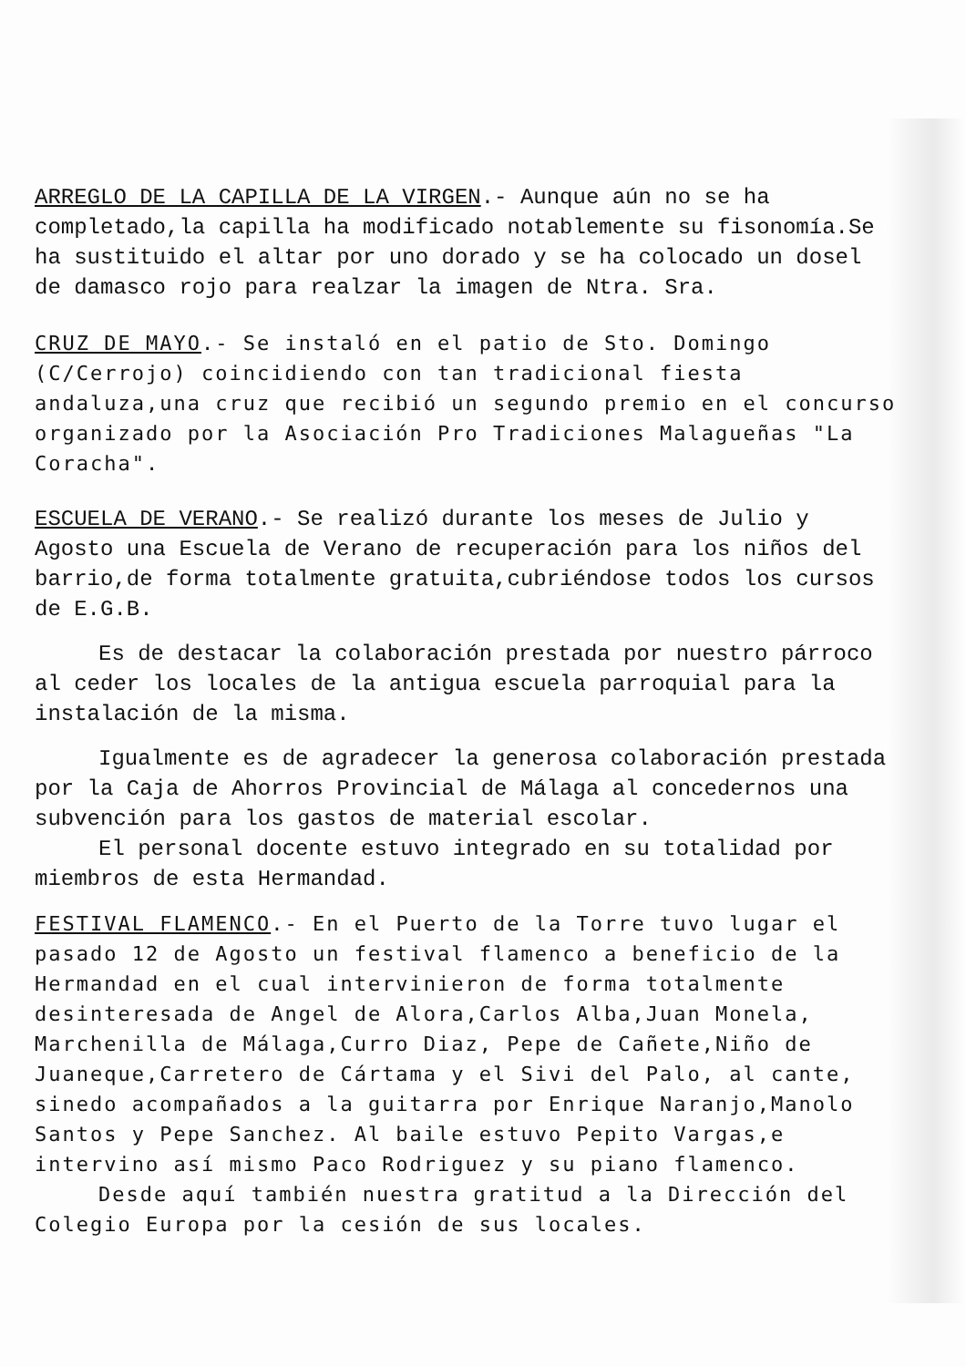ARREGLO DE LA CAPILLA DE LA VIRGEN.- Aunque aún no se ha completado,la capilla ha modificado notablemente su fisonomía.Se ha sustituido el altar por uno dorado y se ha colocado un dosel de damasco rojo para realzar la imagen de Ntra. Sra.
CRUZ DE MAYO.- Se instaló en el patio de Sto. Domingo (C/Cerrojo) coincidiendo con tan tradicional fiesta andaluza,una cruz que recibió un segundo premio en el concurso organizado por la Asociación Pro Tradiciones Malagueñas "La Coracha".
ESCUELA DE VERANO.- Se realizó durante los meses de Julio y Agosto una Escuela de Verano de recuperación para los niños del barrio,de forma totalmente gratuita,cubriéndose todos los cursos de E.G.B.
Es de destacar la colaboración prestada por nuestro párroco al ceder los locales de la antigua escuela parroquial para la instalación de la misma.
Igualmente es de agradecer la generosa colaboración prestada por la Caja de Ahorros Provincial de Málaga al concedernos una subvención para los gastos de material escolar.
El personal docente estuvo integrado en su totalidad por miembros de esta Hermandad.
FESTIVAL FLAMENCO.- En el Puerto de la Torre tuvo lugar el pasado 12 de Agosto un festival flamenco a beneficio de la Hermandad en el cual intervinieron de forma totalmente desinteresada de Angel de Alora,Carlos Alba,Juan Monela, Marchenilla de Málaga,Curro Diaz, Pepe de Cañete,Niño de Juaneque,Carretero de Cártama y el Sivi del Palo, al cante, sinedo acompañados a la guitarra por Enrique Naranjo,Manolo Santos y Pepe Sanchez. Al baile estuvo Pepito Vargas,e intervino así mismo Paco Rodriguez y su piano flamenco.
Desde aquí también nuestra gratitud a la Dirección del Colegio Europa por la cesión de sus locales.